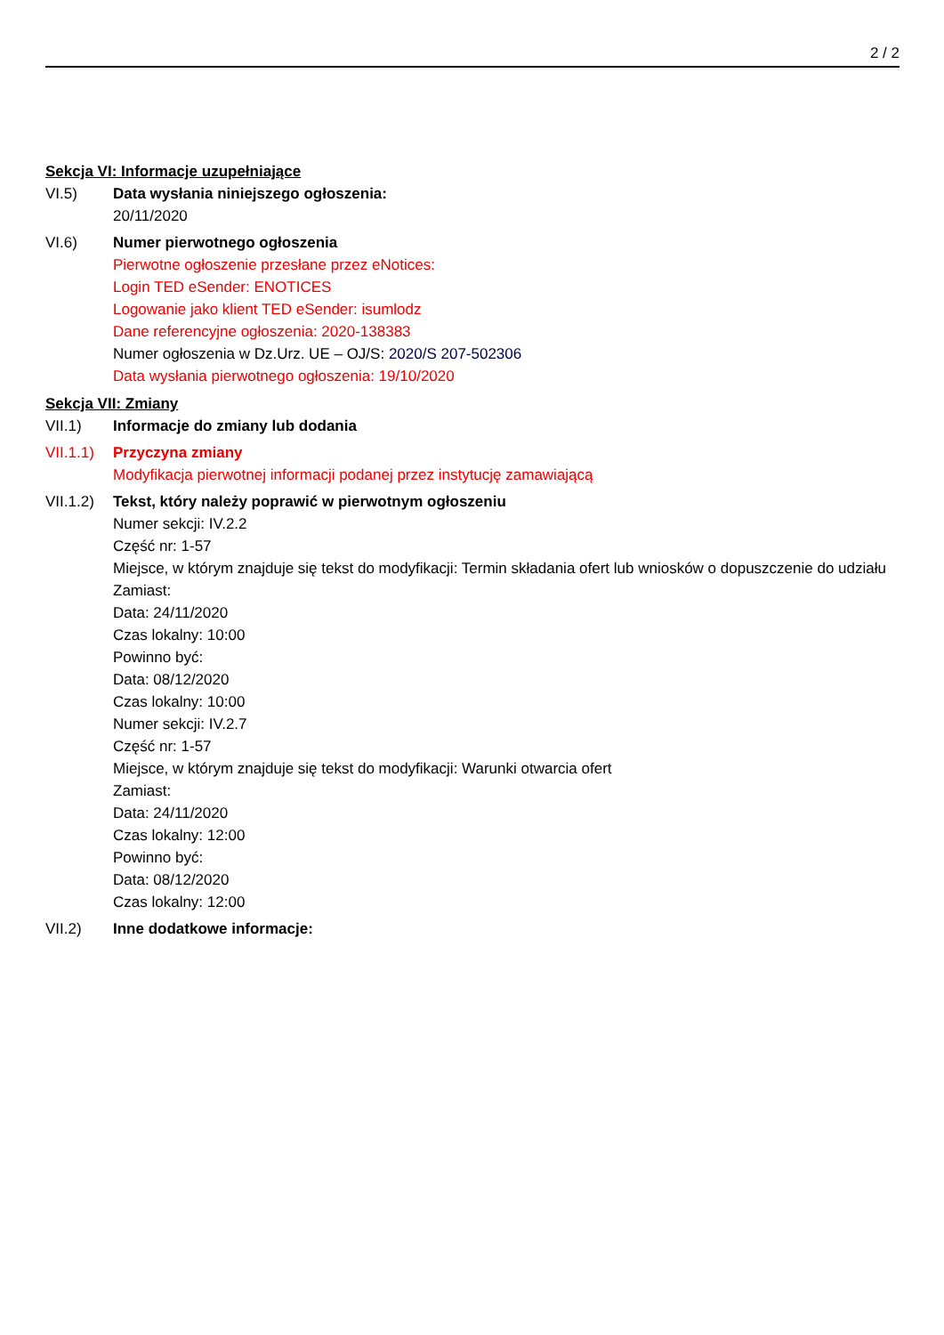2 / 2
Sekcja VI: Informacje uzupełniające
VI.5) Data wysłania niniejszego ogłoszenia:
20/11/2020
VI.6) Numer pierwotnego ogłoszenia
Pierwotne ogłoszenie przesłane przez eNotices:
Login TED eSender: ENOTICES
Logowanie jako klient TED eSender: isumlodz
Dane referencyjne ogłoszenia: 2020-138383
Numer ogłoszenia w Dz.Urz. UE – OJ/S: 2020/S 207-502306
Data wysłania pierwotnego ogłoszenia: 19/10/2020
Sekcja VII: Zmiany
VII.1) Informacje do zmiany lub dodania
VII.1.1)
Przyczyna zmiany
Modyfikacja pierwotnej informacji podanej przez instytucję zamawiającą
VII.1.2)
Tekst, który należy poprawić w pierwotnym ogłoszeniu
Numer sekcji: IV.2.2
Część nr: 1-57
Miejsce, w którym znajduje się tekst do modyfikacji: Termin składania ofert lub wniosków o dopuszczenie do udziału
Zamiast:
Data: 24/11/2020
Czas lokalny: 10:00
Powinno być:
Data: 08/12/2020
Czas lokalny: 10:00
Numer sekcji: IV.2.7
Część nr: 1-57
Miejsce, w którym znajduje się tekst do modyfikacji: Warunki otwarcia ofert
Zamiast:
Data: 24/11/2020
Czas lokalny: 12:00
Powinno być:
Data: 08/12/2020
Czas lokalny: 12:00
VII.2) Inne dodatkowe informacje: